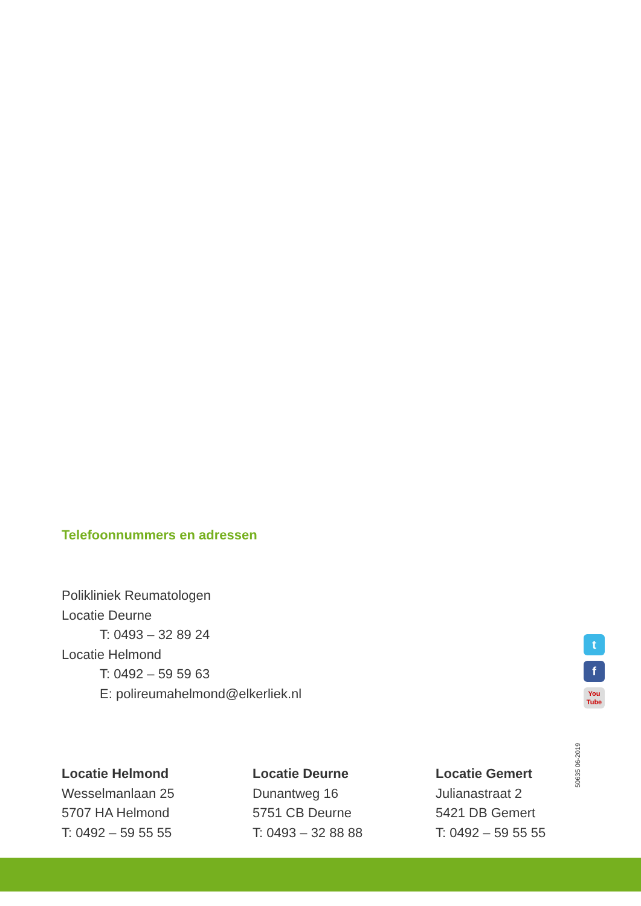Telefoonnummers en adressen
Polikliniek Reumatologen
Locatie Deurne
T: 0493 – 32 89 24
Locatie Helmond
T: 0492 – 59 59 63
E: polireumahelmond@elkerliek.nl
t
f
You
Tube
50635 06-2019
Locatie Helmond
Wesselmanlaan 25
5707 HA Helmond
T: 0492 – 59 55 55
Locatie Deurne
Dunantweg 16
5751 CB Deurne
T: 0493 – 32 88 88
Locatie Gemert
Julianastraat 2
5421 DB Gemert
T: 0492 – 59 55 55